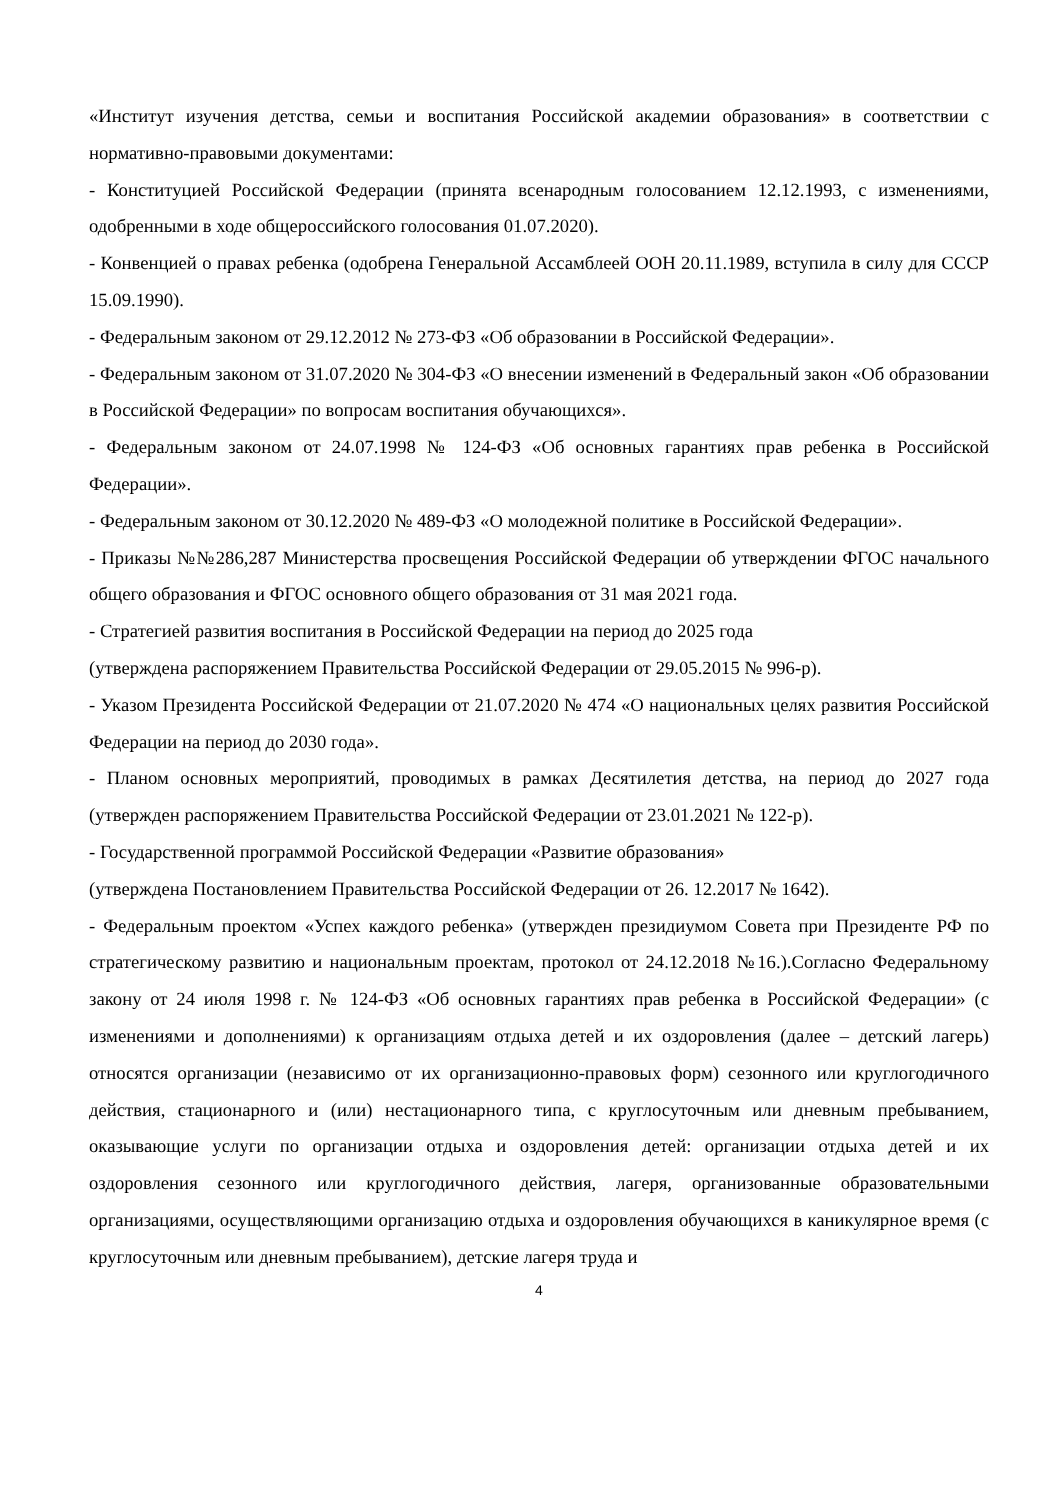«Институт изучения детства, семьи и воспитания Российской академии образования» в соответствии с нормативно-правовыми документами:
- Конституцией Российской Федерации (принята всенародным голосованием 12.12.1993, с изменениями, одобренными в ходе общероссийского голосования 01.07.2020).
- Конвенцией о правах ребенка (одобрена Генеральной Ассамблеей ООН 20.11.1989, вступила в силу для СССР 15.09.1990).
- Федеральным законом от 29.12.2012 № 273-ФЗ «Об образовании в Российской Федерации».
- Федеральным законом от 31.07.2020 № 304-ФЗ «О внесении изменений в Федеральный закон «Об образовании в Российской Федерации» по вопросам воспитания обучающихся».
- Федеральным законом от 24.07.1998 № 124-ФЗ «Об основных гарантиях прав ребенка в Российской Федерации».
- Федеральным законом от 30.12.2020 № 489-ФЗ «О молодежной политике в Российской Федерации».
- Приказы №№286,287 Министерства просвещения Российской Федерации об утверждении ФГОС начального общего образования и ФГОС основного общего образования от 31 мая 2021 года.
- Стратегией развития воспитания в Российской Федерации на период до 2025 года
(утверждена распоряжением Правительства Российской Федерации от 29.05.2015 № 996-р).
- Указом Президента Российской Федерации от 21.07.2020 № 474 «О национальных целях развития Российской Федерации на период до 2030 года».
- Планом основных мероприятий, проводимых в рамках Десятилетия детства, на период до 2027 года (утвержден распоряжением Правительства Российской Федерации от 23.01.2021 № 122-р).
- Государственной программой Российской Федерации «Развитие образования»
(утверждена Постановлением Правительства Российской Федерации от 26. 12.2017 № 1642).
- Федеральным проектом «Успех каждого ребенка» (утвержден президиумом Совета при Президенте РФ по стратегическому развитию и национальным проектам, протокол от 24.12.2018 №16.).Согласно Федеральному закону от 24 июля 1998 г. № 124-ФЗ «Об основных гарантиях прав ребенка в Российской Федерации» (с изменениями и дополнениями) к организациям отдыха детей и их оздоровления (далее – детский лагерь) относятся организации (независимо от их организационно-правовых форм) сезонного или круглогодичного действия, стационарного и (или) нестационарного типа, с круглосуточным или дневным пребыванием, оказывающие услуги по организации отдыха и оздоровления детей: организации отдыха детей и их оздоровления сезонного или круглогодичного действия, лагеря, организованные образовательными организациями, осуществляющими организацию отдыха и оздоровления обучающихся в каникулярное время (с круглосуточным или дневным пребыванием), детские лагеря труда и
4